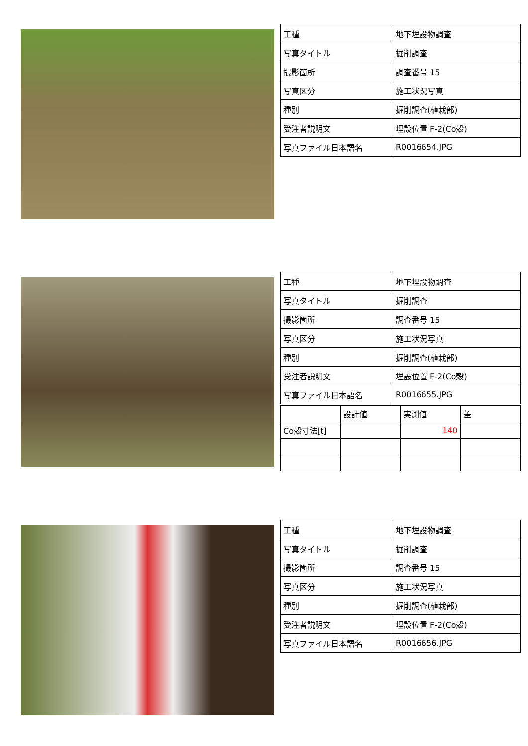| 工種 | 地下埋設物調査 |
| 写真タイトル | 掘削調査 |
| 撮影箇所 | 調査番号 15 |
| 写真区分 | 施工状況写真 |
| 種別 | 掘削調査(植栽部) |
| 受注者説明文 | 埋設位置 F-2(Co殻) |
| 写真ファイル日本語名 | R0016654.JPG |
| 工種 | 地下埋設物調査 |
| 写真タイトル | 掘削調査 |
| 撮影箇所 | 調査番号 15 |
| 写真区分 | 施工状況写真 |
| 種別 | 掘削調査(植栽部) |
| 受注者説明文 | 埋設位置 F-2(Co殻) |
| 写真ファイル日本語名 | R0016655.JPG |
| | 設計値 | 実測値 | 差 |
| Co殻寸法[t] | | 140 | |
| 工種 | 地下埋設物調査 |
| 写真タイトル | 掘削調査 |
| 撮影箇所 | 調査番号 15 |
| 写真区分 | 施工状況写真 |
| 種別 | 掘削調査(植栽部) |
| 受注者説明文 | 埋設位置 F-2(Co殻) |
| 写真ファイル日本語名 | R0016656.JPG |